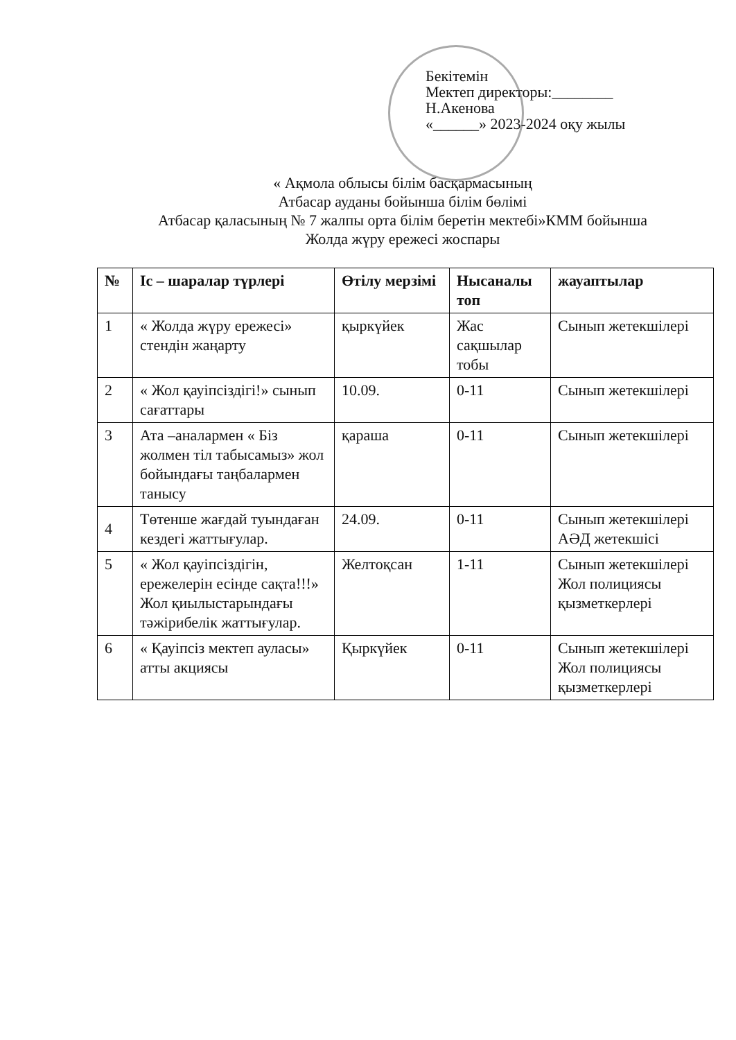Бекітемін
Мектеп директоры:________
Н.Акенова
«______» 2023-2024 оқу жылы
« Ақмола облысы білім басқармасының
Атбасар ауданы бойынша білім бөлімі
Атбасар қаласының № 7 жалпы орта білім беретін мектебі»КММ бойынша
Жолда жүру ережесі жоспары
| № | Іс – шаралар түрлері | Өтілу мерзімі | Нысаналы топ | жауаптылар |
| --- | --- | --- | --- | --- |
| 1 | « Жолда жүру ережесі» стендін жаңарту | қыркүйек | Жас сақшылар тобы | Сынып жетекшілері |
| 2 | « Жол қауіпсіздігі!» сынып сағаттары | 10.09. | 0-11 | Сынып жетекшілері |
| 3 | Ата –аналармен « Біз жолмен тіл табысамыз» жол бойындағы таңбалармен танысу | қараша | 0-11 | Сынып жетекшілері |
| 4 | Төтенше жағдай туындаған кездегі жаттығулар. | 24.09. | 0-11 | Сынып жетекшілері АӘД жетекшісі |
| 5 | « Жол қауіпсіздігін, ережелерін есінде сақта!!!» Жол қиылыстарындағы тәжірибелік жаттығулар. | Желтоқсан | 1-11 | Сынып жетекшілері Жол полициясы қызметкерлері |
| 6 | « Қауіпсіз мектеп ауласы» атты акциясы | Қыркүйек | 0-11 | Сынып жетекшілері Жол полициясы қызметкерлері |